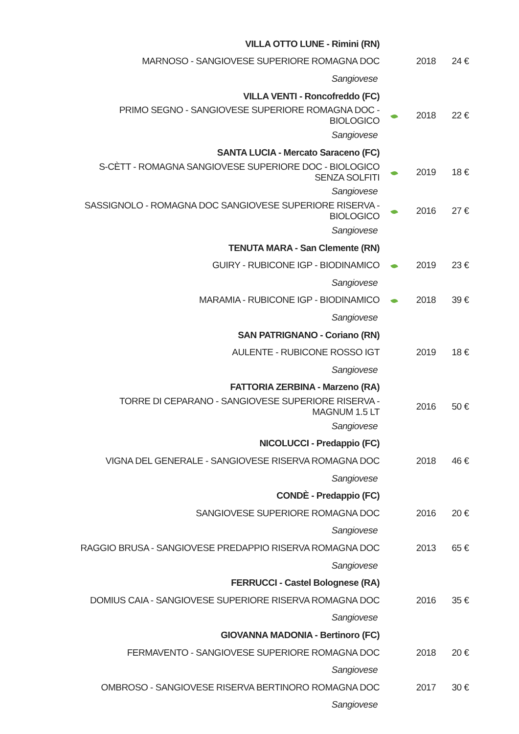| VILLA OTTO LUNE - Rimini (RN) | | | |
| MARNOSO - SANGIOVESE SUPERIORE ROMAGNA DOC | | 2018 | 24 € |
| Sangiovese | | | |
| VILLA VENTI - Roncofreddo (FC) | | | |
| PRIMO SEGNO - SANGIOVESE SUPERIORE ROMAGNA DOC - BIOLOGICO | | 2018 | 22 € |
| Sangiovese | | | |
| SANTA LUCIA - Mercato Saraceno (FC) | | | |
| S-CÈTT - ROMAGNA SANGIOVESE SUPERIORE DOC - BIOLOGICO SENZA SOLFITI | | 2019 | 18 € |
| Sangiovese | | | |
| SASSIGNOLO - ROMAGNA DOC SANGIOVESE SUPERIORE RISERVA - BIOLOGICO | | 2016 | 27 € |
| Sangiovese | | | |
| TENUTA MARA - San Clemente (RN) | | | |
| GUIRY - RUBICONE IGP - BIODINAMICO | | 2019 | 23 € |
| Sangiovese | | | |
| MARAMIA - RUBICONE IGP - BIODINAMICO | | 2018 | 39 € |
| Sangiovese | | | |
| SAN PATRIGNANO - Coriano (RN) | | | |
| AULENTE - RUBICONE ROSSO IGT | | 2019 | 18 € |
| Sangiovese | | | |
| FATTORIA ZERBINA - Marzeno (RA) | | | |
| TORRE DI CEPARANO - SANGIOVESE SUPERIORE RISERVA - MAGNUM 1.5 LT | | 2016 | 50 € |
| Sangiovese | | | |
| NICOLUCCI - Predappio (FC) | | | |
| VIGNA DEL GENERALE - SANGIOVESE RISERVA ROMAGNA DOC | | 2018 | 46 € |
| Sangiovese | | | |
| CONDÈ - Predappio (FC) | | | |
| SANGIOVESE SUPERIORE ROMAGNA DOC | | 2016 | 20 € |
| Sangiovese | | | |
| RAGGIO BRUSA - SANGIOVESE PREDAPPIO RISERVA ROMAGNA DOC | | 2013 | 65 € |
| Sangiovese | | | |
| FERRUCCI - Castel Bolognese (RA) | | | |
| DOMIUS CAIA - SANGIOVESE SUPERIORE RISERVA ROMAGNA DOC | | 2016 | 35 € |
| Sangiovese | | | |
| GIOVANNA MADONIA - Bertinoro (FC) | | | |
| FERMAVENTO - SANGIOVESE SUPERIORE ROMAGNA DOC | | 2018 | 20 € |
| Sangiovese | | | |
| OMBROSO - SANGIOVESE RISERVA BERTINORO ROMAGNA DOC | | 2017 | 30 € |
| Sangiovese | | | |